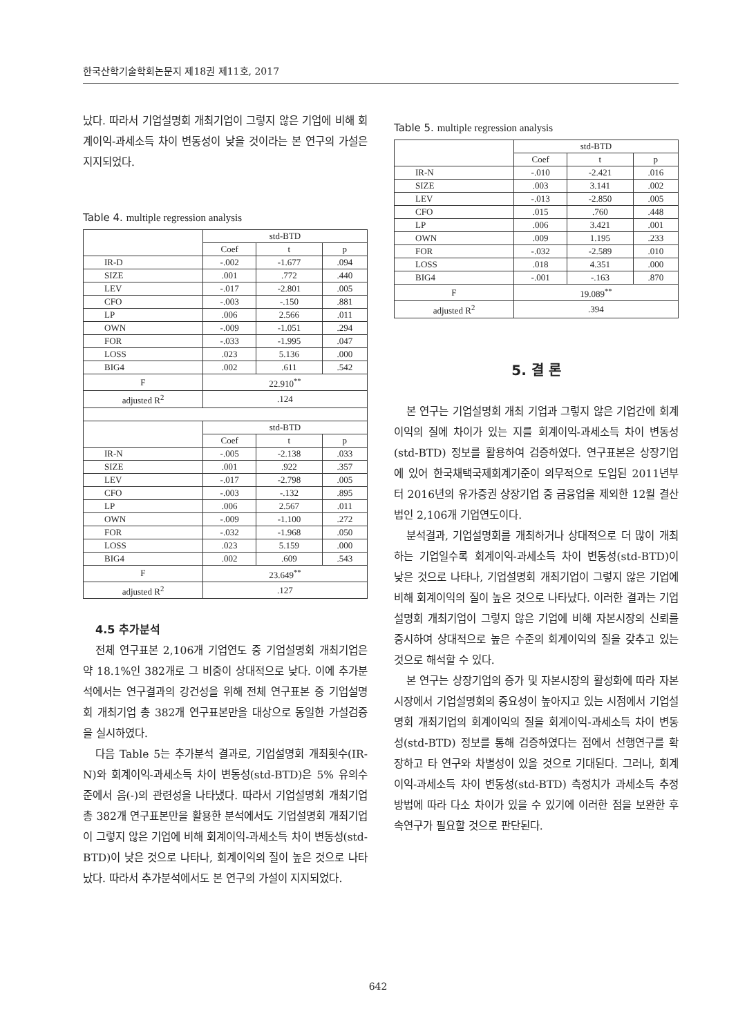한국산학기술학회논문지 제18권 제11호, 2017
났다. 따라서 기업설명회 개최기업이 그렇지 않은 기업에 비해 회계이익-과세소득 차이 변동성이 낮을 것이라는 본 연구의 가설은 지지되었다.
Table 4. multiple regression analysis
| | std-BTD | | |
| | Coef | t | p |
| IR-D | -.002 | -1.677 | .094 |
| SIZE | .001 | .772 | .440 |
| LEV | -.017 | -2.801 | .005 |
| CFO | -.003 | -.150 | .881 |
| LP | .006 | 2.566 | .011 |
| OWN | -.009 | -1.051 | .294 |
| FOR | -.033 | -1.995 | .047 |
| LOSS | .023 | 5.136 | .000 |
| BIG4 | .002 | .611 | .542 |
| F | 22.910<sup>**</sup> | | |
| adjusted R<sup>2</sup> | .124 | | |
| | std-BTD | | |
| | Coef | t | p |
| IR-N | -.005 | -2.138 | .033 |
| SIZE | .001 | .922 | .357 |
| LEV | -.017 | -2.798 | .005 |
| CFO | -.003 | -.132 | .895 |
| LP | .006 | 2.567 | .011 |
| OWN | -.009 | -1.100 | .272 |
| FOR | -.032 | -1.968 | .050 |
| LOSS | .023 | 5.159 | .000 |
| BIG4 | .002 | .609 | .543 |
| F | 23.649<sup>**</sup> | | |
| adjusted R<sup>2</sup> | .127 | | |
4.5 추가분석
전체 연구표본 2,106개 기업연도 중 기업설명회 개최기업은 약 18.1%인 382개로 그 비중이 상대적으로 낮다. 이에 추가분석에서는 연구결과의 강건성을 위해 전체 연구표본 중 기업설명회 개최기업 총 382개 연구표본만을 대상으로 동일한 가설검증을 실시하였다.
다음 Table 5는 추가분석 결과로, 기업설명회 개최횟수(IR-N)와 회계이익-과세소득 차이 변동성(std-BTD)은 5% 유의수준에서 음(-)의 관련성을 나타냈다. 따라서 기업설명회 개최기업 총 382개 연구표본만을 활용한 분석에서도 기업설명회 개최기업이 그렇지 않은 기업에 비해 회계이익-과세소득 차이 변동성(std-BTD)이 낮은 것으로 나타나, 회계이익의 질이 높은 것으로 나타났다. 따라서 추가분석에서도 본 연구의 가설이 지지되었다.
Table 5. multiple regression analysis
| | std-BTD | | |
| | Coef | t | p |
| IR-N | -.010 | -2.421 | .016 |
| SIZE | .003 | 3.141 | .002 |
| LEV | -.013 | -2.850 | .005 |
| CFO | .015 | .760 | .448 |
| LP | .006 | 3.421 | .001 |
| OWN | .009 | 1.195 | .233 |
| FOR | -.032 | -2.589 | .010 |
| LOSS | .018 | 4.351 | .000 |
| BIG4 | -.001 | -.163 | .870 |
| F | 19.089<sup>**</sup> | | |
| adjusted R<sup>2</sup> | .394 | | |
5. 결 론
본 연구는 기업설명회 개최 기업과 그렇지 않은 기업간에 회계이익의 질에 차이가 있는 지를 회계이익-과세소득 차이 변동성(std-BTD) 정보를 활용하여 검증하였다. 연구표본은 상장기업에 있어 한국채택국제회계기준이 의무적으로 도입된 2011년부터 2016년의 유가증권 상장기업 중 금융업을 제외한 12월 결산법인 2,106개 기업연도이다.
분석결과, 기업설명회를 개최하거나 상대적으로 더 많이 개최하는 기업일수록 회계이익-과세소득 차이 변동성(std-BTD)이 낮은 것으로 나타나, 기업설명회 개최기업이 그렇지 않은 기업에 비해 회계이익의 질이 높은 것으로 나타났다. 이러한 결과는 기업설명회 개최기업이 그렇지 않은 기업에 비해 자본시장의 신뢰를 중시하여 상대적으로 높은 수준의 회계이익의 질을 갖추고 있는 것으로 해석할 수 있다.
본 연구는 상장기업의 증가 및 자본시장의 활성화에 따라 자본시장에서 기업설명회의 중요성이 높아지고 있는 시점에서 기업설명회 개최기업의 회계이익의 질을 회계이익-과세소득 차이 변동성(std-BTD) 정보를 통해 검증하였다는 점에서 선행연구를 확장하고 타 연구와 차별성이 있을 것으로 기대된다. 그러나, 회계이익-과세소득 차이 변동성(std-BTD) 측정치가 과세소득 추정방법에 따라 다소 차이가 있을 수 있기에 이러한 점을 보완한 후속연구가 필요할 것으로 판단된다.
642